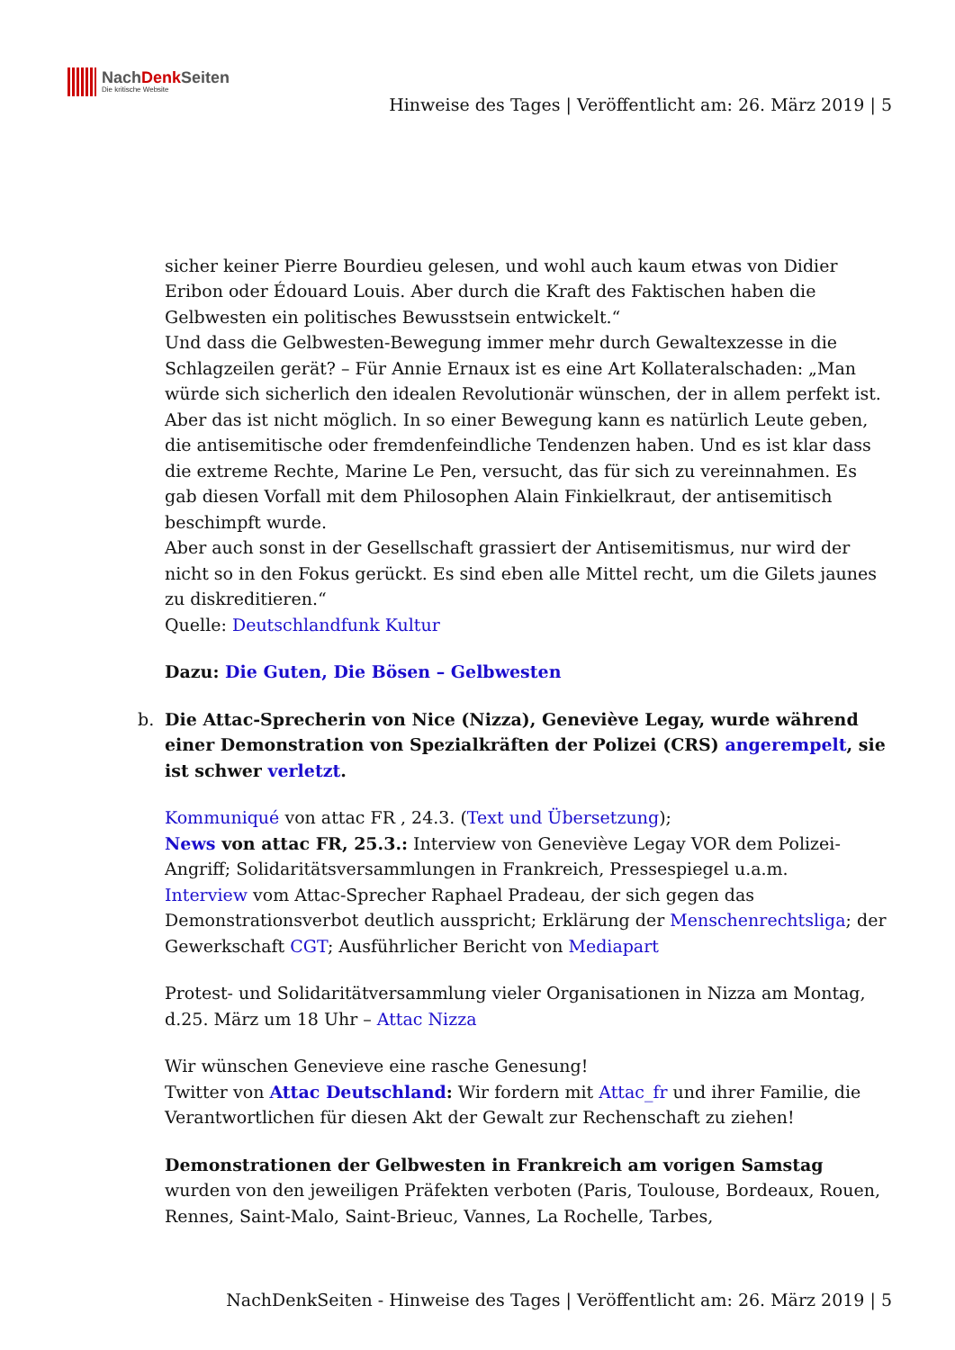NachDenk Seiten
Die kritische Website
Hinweise des Tages | Veröffentlicht am: 26. März 2019 | 5
sicher keiner Pierre Bourdieu gelesen, und wohl auch kaum etwas von Didier Eribon oder Édouard Louis. Aber durch die Kraft des Faktischen haben die Gelbwesten ein politisches Bewusstsein entwickelt.“
Und dass die Gelbwesten-Bewegung immer mehr durch Gewaltexzesse in die Schlagzeilen gerät? – Für Annie Ernaux ist es eine Art Kollateralschaden: „Man würde sich sicherlich den idealen Revolutionär wünschen, der in allem perfekt ist. Aber das ist nicht möglich. In so einer Bewegung kann es natürlich Leute geben, die antisemitische oder fremdenfeindliche Tendenzen haben. Und es ist klar dass die extreme Rechte, Marine Le Pen, versucht, das für sich zu vereinnahmen. Es gab diesen Vorfall mit dem Philosophen Alain Finkielkraut, der antisemitisch beschimpft wurde.
Aber auch sonst in der Gesellschaft grassiert der Antisemitismus, nur wird der nicht so in den Fokus gerückt. Es sind eben alle Mittel recht, um die Gilets jaunes zu diskreditieren.“
Quelle: Deutschlandfunk Kultur
Dazu: Die Guten, Die Bösen – Gelbwesten
b. Die Attac-Sprecherin von Nice (Nizza), Geneviève Legay, wurde während einer Demonstration von Spezialkräften der Polizei (CRS) angerempelt, sie ist schwer verletzt.
Kommuniqué von attac FR , 24.3. (Text und Übersetzung);
News von attac FR, 25.3.: Interview von Geneviève Legay VOR dem Polizei-Angriff; Solidaritätsversammlungen in Frankreich, Pressespiegel u.a.m.
Interview vom Attac-Sprecher Raphael Pradeau, der sich gegen das Demonstrationsverbot deutlich ausspricht; Erklärung der Menschenrechtsliga; der Gewerkschaft CGT; Ausführlicher Bericht von Mediapart
Protest- und Solidaritätversammlung vieler Organisationen in Nizza am Montag, d.25. März um 18 Uhr – Attac Nizza
Wir wünschen Genevieve eine rasche Genesung!
Twitter von Attac Deutschland: Wir fordern mit Attac_fr und ihrer Familie, die Verantwortlichen für diesen Akt der Gewalt zur Rechenschaft zu ziehen!
Demonstrationen der Gelbwesten in Frankreich am vorigen Samstag wurden von den jeweiligen Präfekten verboten (Paris, Toulouse, Bordeaux, Rouen, Rennes, Saint-Malo, Saint-Brieuc, Vannes, La Rochelle, Tarbes,
NachDenkSeiten - Hinweise des Tages | Veröffentlicht am: 26. März 2019 | 5